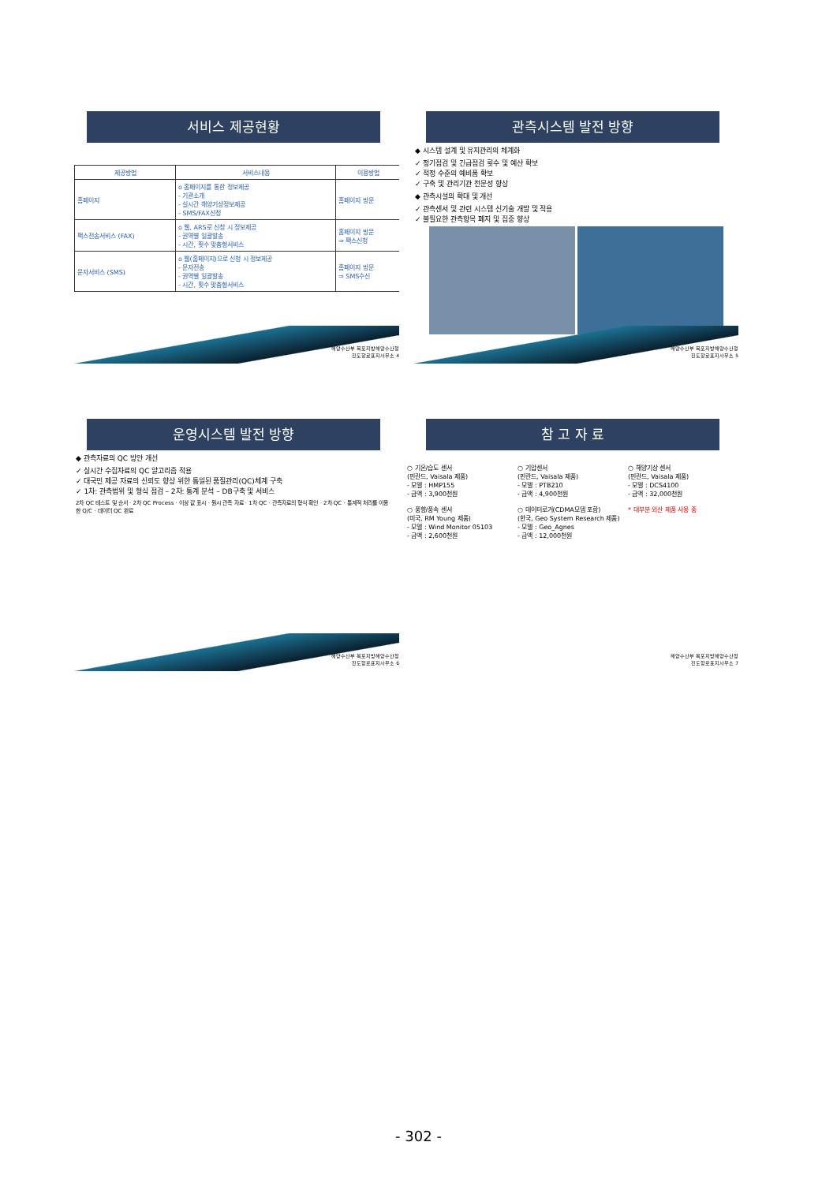서비스 제공현황
| 제공방법 | 서비스내용 | 이용방법 |
| --- | --- | --- |
| 홈페이지 | o 홈페이지를 통한 정보제공 - 기관소개 - 실시간 해양기상정보제공 - SMS/FAX신청 | 홈페이지 방문 |
| 팩스전송서비스 (FAX) | o 웹, ARS로 신청 시 정보제공 - 권역별 일괄발송 - 시간, 횟수 맞춤형서비스 | 홈페이지 방문 ⇒ 팩스신청 |
| 문자서비스 (SMS) | o 웹(홈페이지)으로 신청 시 정보제공 - 문자전송 - 권역별 일괄발송 - 시간, 횟수 맞춤형서비스 | 홈페이지 방문 ⇒ SMS수신 |
해양수산부 목포지방해양수산청
진도항로표지사무소 4
관측시스템 발전 방향
◆ 시스템 설계 및 유지관리의 체계화
✓ 정기점검 및 긴급점검 횟수 및 예산 확보
✓ 적정 수준의 예비품 확보
✓ 구축 및 관리기관 전문성 향상
◆ 관측시설의 확대 및 개선
✓ 관측센서 및 관련 시스템 신기술 개발 및 적용
✓ 불필요한 관측항목 폐지 및 집중 향상
해양수산부 목포지방해양수산청
진도항로표지사무소 5
운영시스템 발전 방향
◆ 관측자료의 QC 방안 개선
✓ 실시간 수집자료의 QC 알고리즘 적용
✓ 대국민 제공 자료의 신뢰도 향상 위한 통일된 품질관리(QC)체계 구축
✓ 1차: 관측범위 및 형식 점검 – 2차: 통계 분석 – DB구축 및 서비스
2차 QC 테스트 및 순서 · 2차 QC Process · 이상 값 표시 · 원시 관측 자료 · 1차 QC · 관측자료의 형식 확인 · 2차 QC · 통계적 처리를 이용한 Q/C · 데이터 QC 완료
해양수산부 목포지방해양수산청
진도항로표지사무소 6
참 고 자 료
○ 기온/습도 센서
(핀란드, Vaisala 제품)
- 모델 : HMP155
- 금액 : 3,900천원
○ 풍향/풍속 센서
(미국, RM Young 제품)
- 모델 : Wind Monitor 05103
- 금액 : 2,600천원
○ 기압센서
(핀란드, Vaisala 제품)
- 모델 : PTB210
- 금액 : 4,900천원
○ 데이터로거(CDMA모뎀 포함)
(한국, Geo System Research 제품)
- 모델 : Geo_Agnes
- 금액 : 12,000천원
○ 해양기상 센서
(핀란드, Vaisala 제품)
- 모델 : DCS4100
- 금액 : 32,000천원
* 대부분 외산 제품 사용 중
해양수산부 목포지방해양수산청
진도항로표지사무소 7
- 302 -